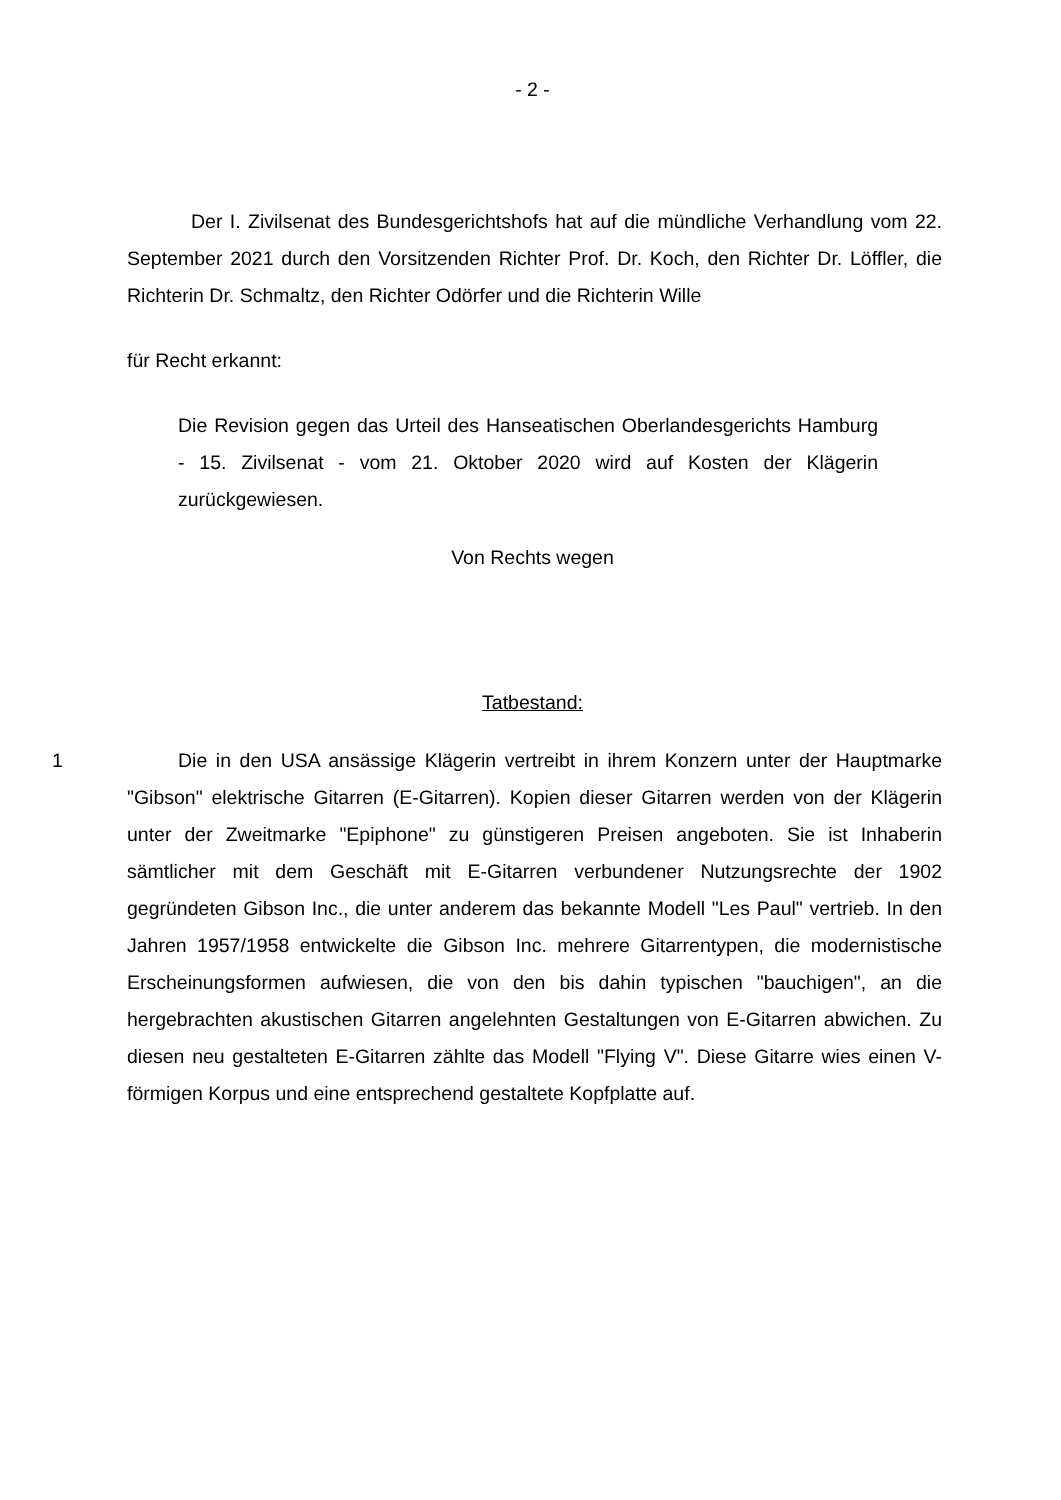- 2 -
Der I. Zivilsenat des Bundesgerichtshofs hat auf die mündliche Verhandlung vom 22. September 2021 durch den Vorsitzenden Richter Prof. Dr. Koch, den Richter Dr. Löffler, die Richterin Dr. Schmaltz, den Richter Odörfer und die Richterin Wille
für Recht erkannt:
Die Revision gegen das Urteil des Hanseatischen Oberlandesgerichts Hamburg - 15. Zivilsenat - vom 21. Oktober 2020 wird auf Kosten der Klägerin zurückgewiesen.
Von Rechts wegen
Tatbestand:
1 Die in den USA ansässige Klägerin vertreibt in ihrem Konzern unter der Hauptmarke "Gibson" elektrische Gitarren (E-Gitarren). Kopien dieser Gitarren werden von der Klägerin unter der Zweitmarke "Epiphone" zu günstigeren Preisen angeboten. Sie ist Inhaberin sämtlicher mit dem Geschäft mit E-Gitarren verbundener Nutzungsrechte der 1902 gegründeten Gibson Inc., die unter anderem das bekannte Modell "Les Paul" vertrieb. In den Jahren 1957/1958 entwickelte die Gibson Inc. mehrere Gitarrentypen, die modernistische Erscheinungsformen aufwiesen, die von den bis dahin typischen "bauchigen", an die hergebrachten akustischen Gitarren angelehnten Gestaltungen von E-Gitarren abwichen. Zu diesen neu gestalteten E-Gitarren zählte das Modell "Flying V". Diese Gitarre wies einen V-förmigen Korpus und eine entsprechend gestaltete Kopfplatte auf.